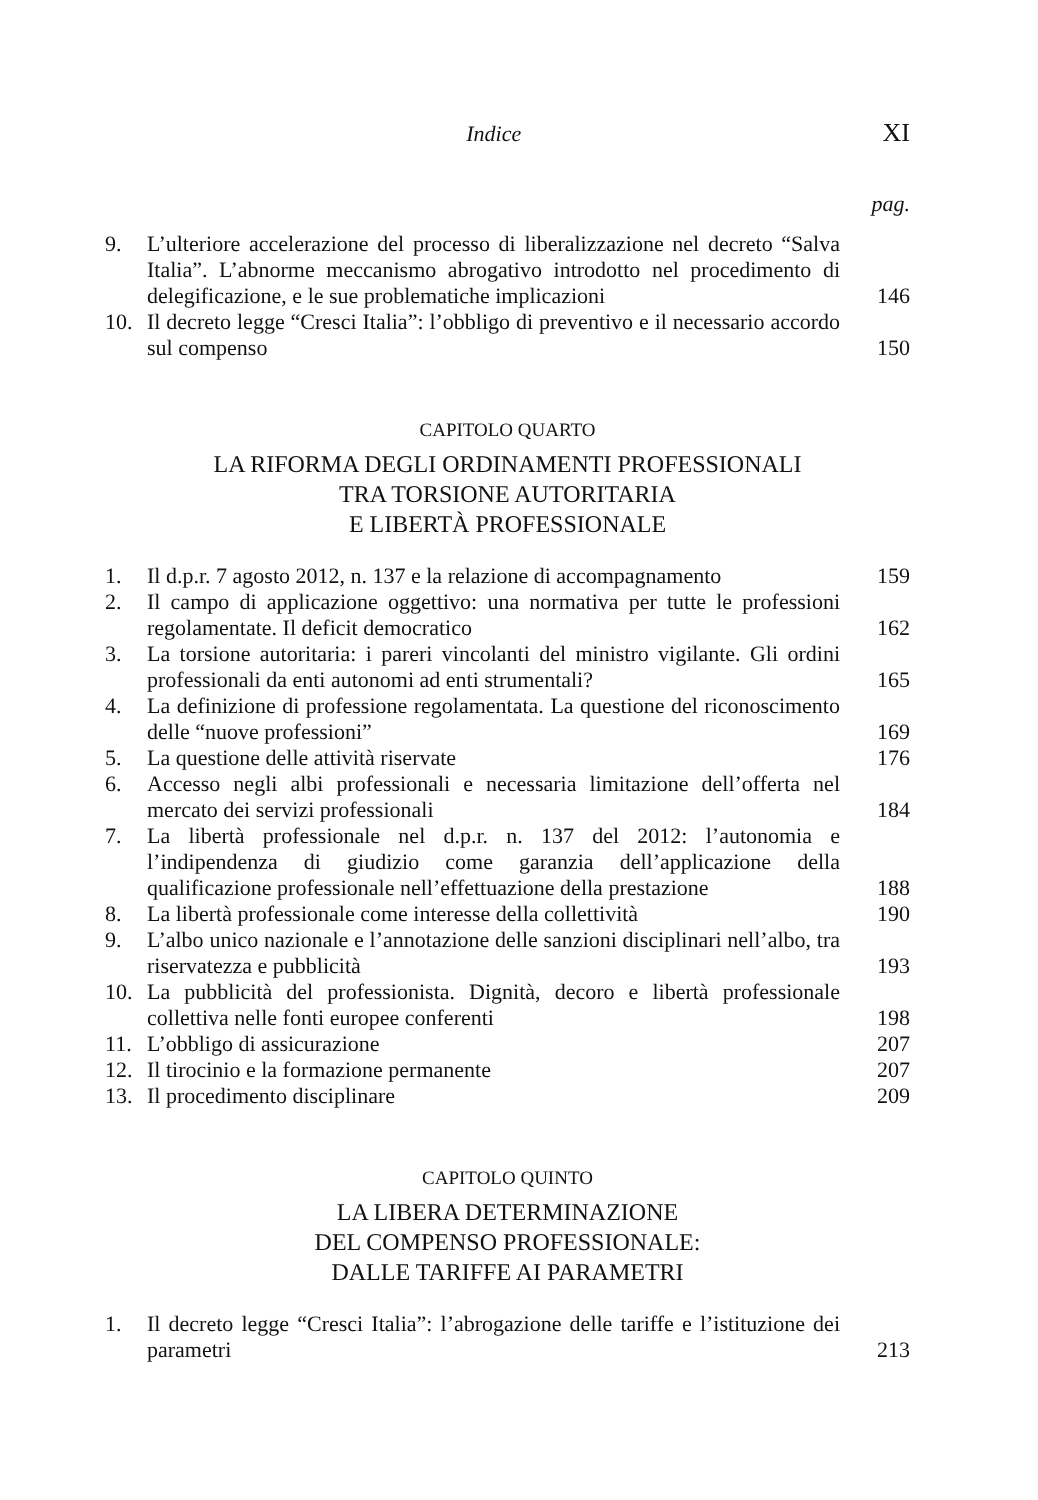Indice XI
pag.
9. L’ulteriore accelerazione del processo di liberalizzazione nel decreto “Salva Italia”. L’abnorme meccanismo abrogativo introdotto nel procedimento di delegificazione, e le sue problematiche implicazioni 146
10. Il decreto legge “Cresci Italia”: l’obbligo di preventivo e il necessario accordo sul compenso 150
CAPITOLO QUARTO
LA RIFORMA DEGLI ORDINAMENTI PROFESSIONALI
TRA TORSIONE AUTORITARIA
E LIBERTÀ PROFESSIONALE
1. Il d.p.r. 7 agosto 2012, n. 137 e la relazione di accompagnamento 159
2. Il campo di applicazione oggettivo: una normativa per tutte le professioni regolamentate. Il deficit democratico 162
3. La torsione autoritaria: i pareri vincolanti del ministro vigilante. Gli ordini professionali da enti autonomi ad enti strumentali? 165
4. La definizione di professione regolamentata. La questione del riconoscimento delle “nuove professioni” 169
5. La questione delle attività riservate 176
6. Accesso negli albi professionali e necessaria limitazione dell’offerta nel mercato dei servizi professionali 184
7. La libertà professionale nel d.p.r. n. 137 del 2012: l’autonomia e l’indipendenza di giudizio come garanzia dell’applicazione della qualificazione professionale nell’effettuazione della prestazione 188
8. La libertà professionale come interesse della collettività 190
9. L’albo unico nazionale e l’annotazione delle sanzioni disciplinari nell’albo, tra riservatezza e pubblicità 193
10. La pubblicità del professionista. Dignità, decoro e libertà professionale collettiva nelle fonti europee conferenti 198
11. L’obbligo di assicurazione 207
12. Il tirocinio e la formazione permanente 207
13. Il procedimento disciplinare 209
CAPITOLO QUINTO
LA LIBERA DETERMINAZIONE
DEL COMPENSO PROFESSIONALE:
DALLE TARIFFE AI PARAMETRI
1. Il decreto legge “Cresci Italia”: l’abrogazione delle tariffe e l’istituzione dei parametri 213